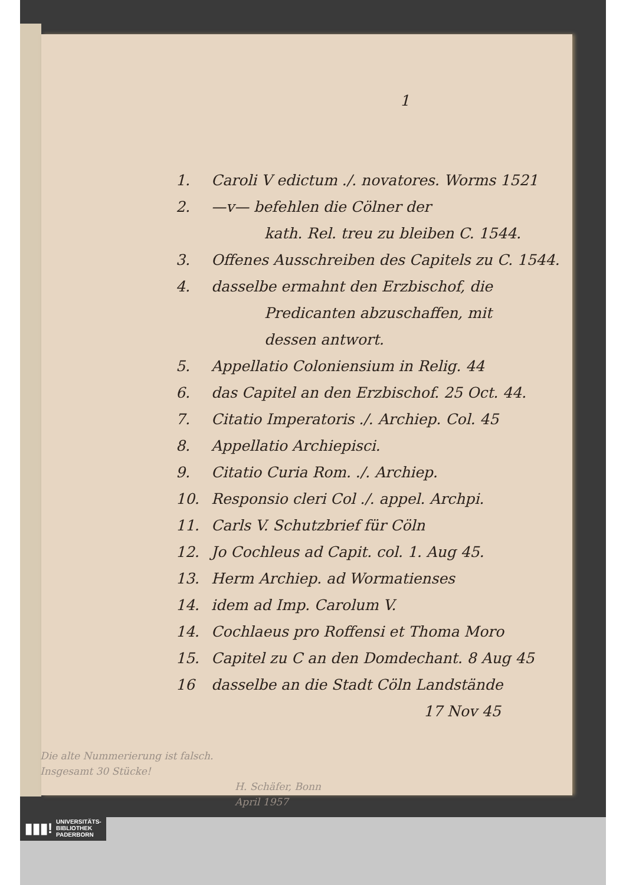1
1. Caroli V edictum ./. novatores. Worms 1521
2. —v— befehlen die Cölner der
kath. Rel. treu zu bleiben C. 1544.
3. Offenes Ausschreiben des Capitels zu C. 1544.
4. dasselbe ermahnt den Erzbischof, die
Predicanten abzuschaffen, mit
dessen antwort.
5. Appellatio Coloniensium in Relig. 44
6. das Capitel an den Erzbischof. 25 Oct. 44.
7. Citatio Imperatoris ./. Archiep. Col. 45
8. Appellatio Archiepisci.
9. Citatio Curia Rom. ./. Archiep.
10. Responsio cleri Col ./. appel. Archpi.
11. Carls V. Schutzbrief für Cöln
12. Jo Cochleus ad Capit. col. 1. Aug 45.
13. Herm Archiep. ad Wormatienses
14. idem ad Imp. Carolum V.
14. Cochlaeus pro Roffensi et Thoma Moro
15. Capitel zu C an den Domdechant. 8 Aug 45
16 dasselbe an die Stadt Cöln Landstände
17 Nov 45
Die alte Nummerierung ist falsch.
Insgesamt 30 Stücke!
H. Schäfer, Bonn
April 1957
▮▮▮! UNIVERSITÄTS-
BIBLIOTHEK
PADERBORN